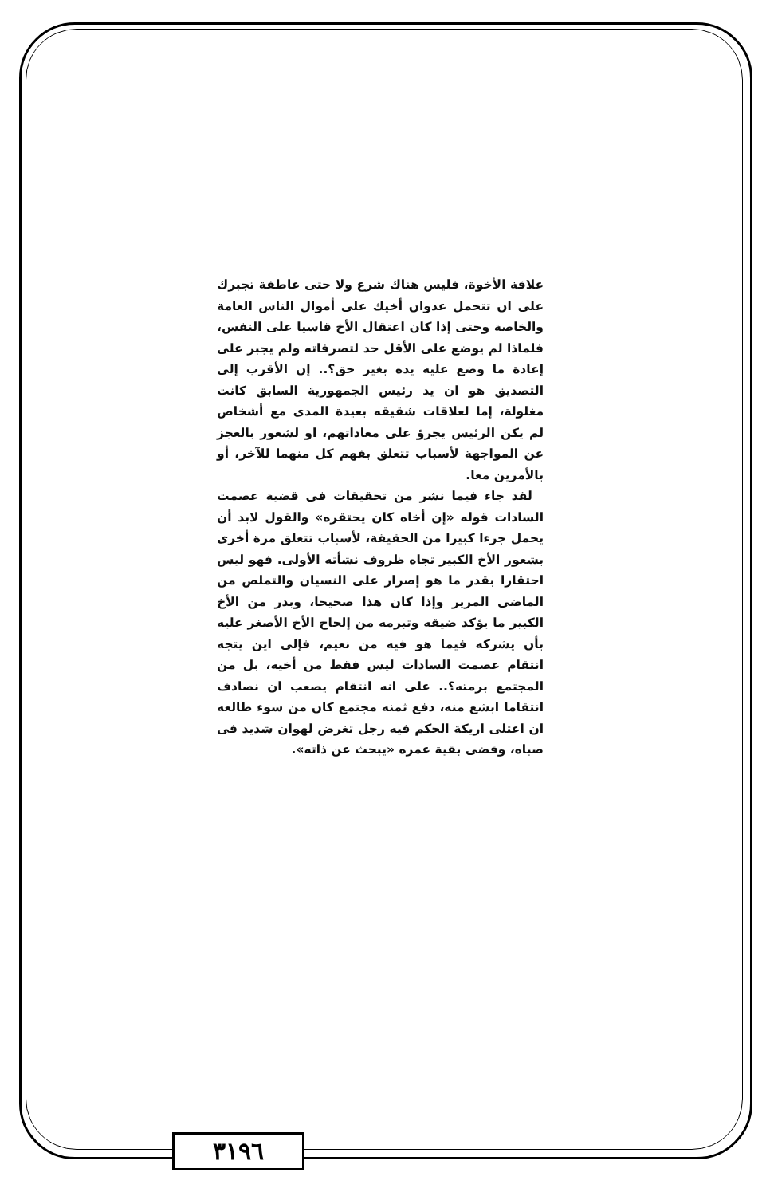علاقة الأخوة، فليس هناك شرع ولا حتى عاطفة تجبرك على ان تتحمل عدوان أخيك على أموال الناس العامة والخاصة وحتى إذا كان اعتقال الأخ قاسيا على النفس، فلماذا لم يوضع على الأقل حد لتصرفاته ولم يجبر على إعادة ما وضع عليه يده بغير حق؟.. إن الأقرب إلى التصديق هو ان يد رئيس الجمهورية السابق كانت مغلولة، إما لعلاقات شقيقه بعيدة المدى مع أشخاص لم يكن الرئيس يجرؤ على معاداتهم، او لشعور بالعجز عن المواجهة لأسباب تتعلق بفهم كل منهما للآخر، أو بالأمرين معا.
لقد جاء فيما نشر من تحقيقات فى قضية عصمت السادات قوله «إن أخاه كان يحتقره» والقول لابد أن يحمل جزءا كبيرا من الحقيقة، لأسباب تتعلق مرة أخرى بشعور الأخ الكبير تجاه ظروف نشأته الأولى. فهو ليس احتقارا بقدر ما هو إصرار على النسيان والتملص من الماضى المرير وإذا كان هذا صحيحا، وبدر من الأخ الكبير ما يؤكد ضيقه وتبرمه من إلحاح الأخ الأصغر عليه بأن يشركه فيما هو فيه من نعيم، فإلى اين يتجه انتقام عصمت السادات ليس فقط من أخيه، بل من المجتمع برمته؟.. على انه انتقام يصعب ان نصادف انتقاما ابشع منه، دفع ثمنه مجتمع كان من سوء طالعه ان اعتلى اريكة الحكم فيه رجل تغرض لهوان شديد فى صباه، وقضى بقية عمره «يبحث عن ذاته».
٣١٩٦